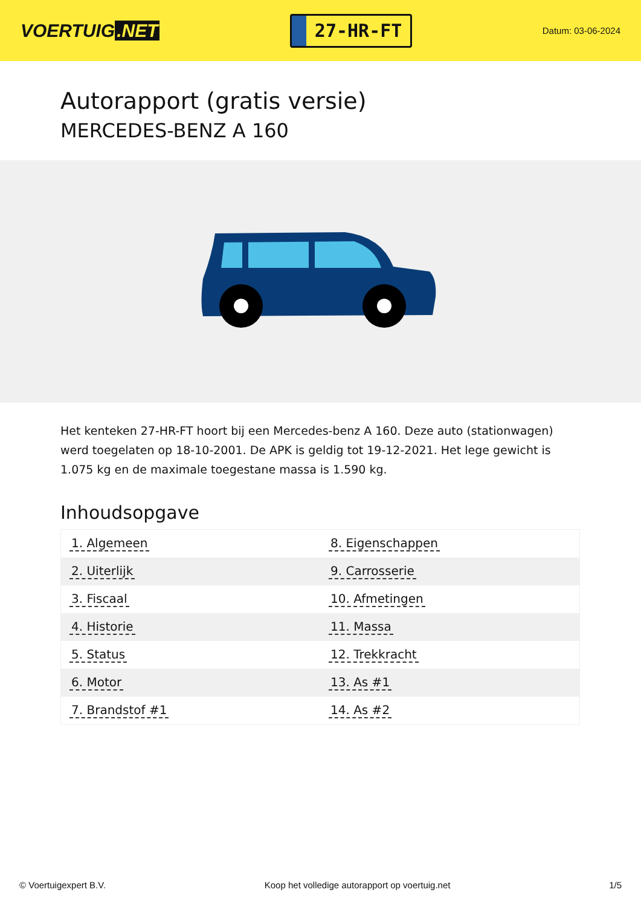VOERTUIG.NET
27-HR-FT
Datum: 03-06-2024
Autorapport (gratis versie)
MERCEDES-BENZ A 160
Het kenteken 27-HR-FT hoort bij een Mercedes-benz A 160. Deze auto (stationwagen) werd toegelaten op 18-10-2001. De APK is geldig tot 19-12-2021. Het lege gewicht is 1.075 kg en de maximale toegestane massa is 1.590 kg.
Inhoudsopgave
| 1. Algemeen | 8. Eigenschappen |
| 2. Uiterlijk | 9. Carrosserie |
| 3. Fiscaal | 10. Afmetingen |
| 4. Historie | 11. Massa |
| 5. Status | 12. Trekkracht |
| 6. Motor | 13. As #1 |
| 7. Brandstof #1 | 14. As #2 |
© Voertuigexpert B.V. Koop het volledige autorapport op voertuig.net 1/5